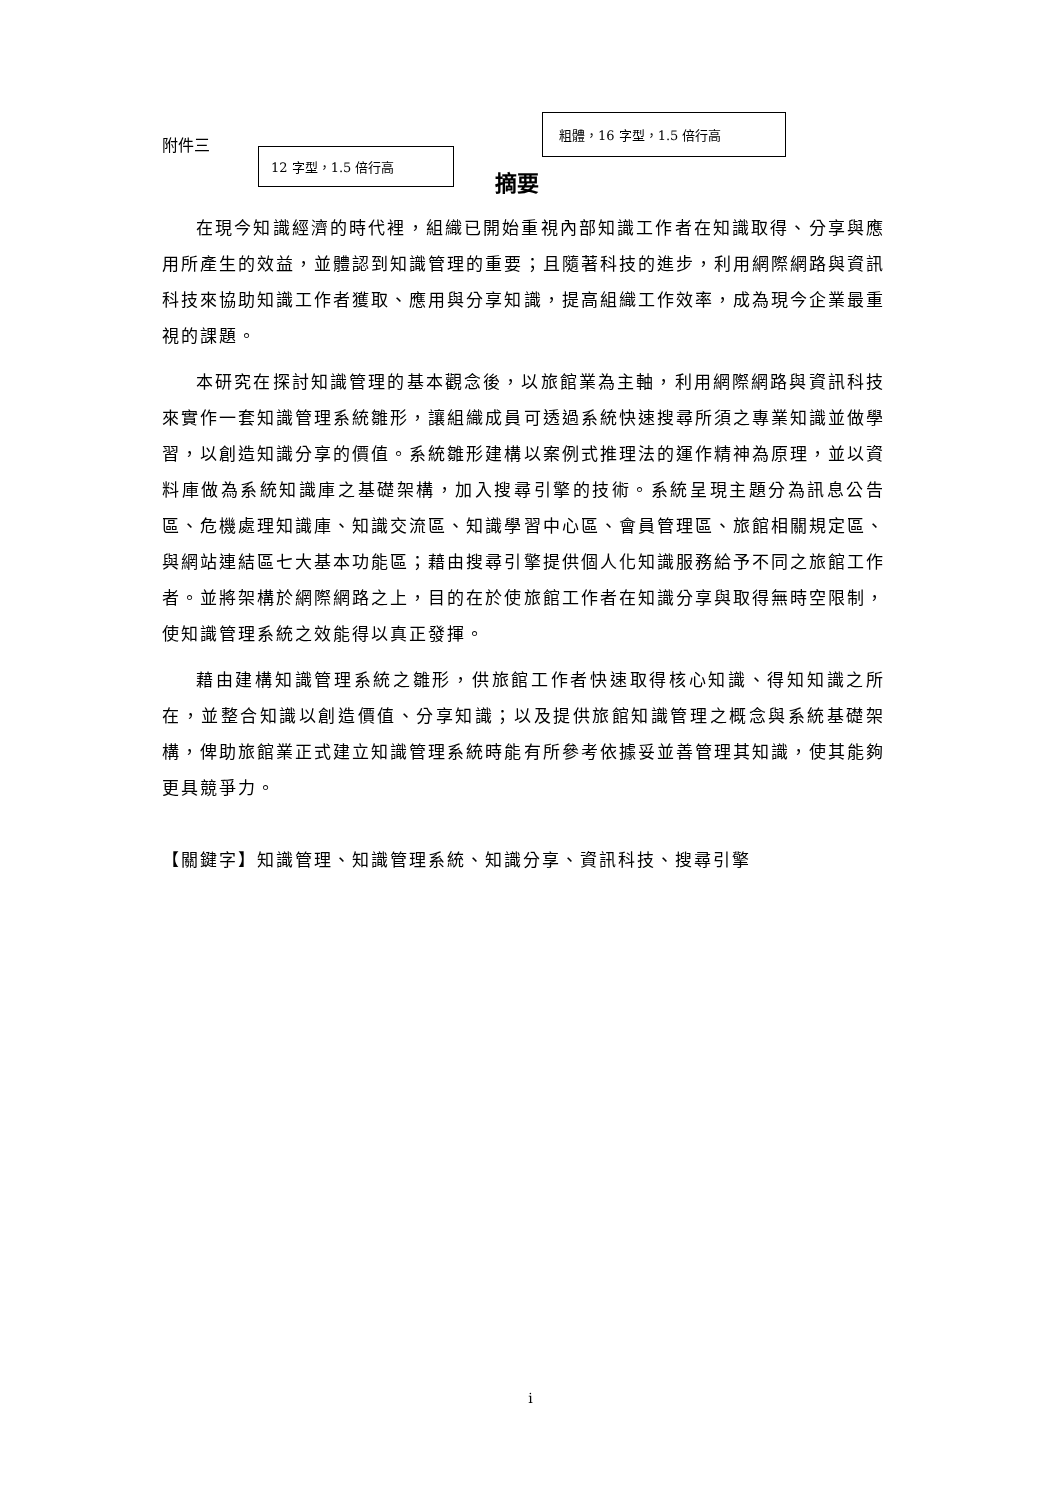附件三
12 字型，1.5 倍行高
粗體，16 字型，1.5 倍行高
摘要
在現今知識經濟的時代裡，組織已開始重視內部知識工作者在知識取得、分享與應用所產生的效益，並體認到知識管理的重要；且隨著科技的進步，利用網際網路與資訊科技來協助知識工作者獲取、應用與分享知識，提高組織工作效率，成為現今企業最重視的課題。
本研究在探討知識管理的基本觀念後，以旅館業為主軸，利用網際網路與資訊科技來實作一套知識管理系統雛形，讓組織成員可透過系統快速搜尋所須之專業知識並做學習，以創造知識分享的價值。系統雛形建構以案例式推理法的運作精神為原理，並以資料庫做為系統知識庫之基礎架構，加入搜尋引擎的技術。系統呈現主題分為訊息公告區、危機處理知識庫、知識交流區、知識學習中心區、會員管理區、旅館相關規定區、與網站連結區七大基本功能區；藉由搜尋引擎提供個人化知識服務給予不同之旅館工作者。並將架構於網際網路之上，目的在於使旅館工作者在知識分享與取得無時空限制，使知識管理系統之效能得以真正發揮。
藉由建構知識管理系統之雛形，供旅館工作者快速取得核心知識、得知知識之所在，並整合知識以創造價值、分享知識；以及提供旅館知識管理之概念與系統基礎架構，俾助旅館業正式建立知識管理系統時能有所參考依據妥並善管理其知識，使其能夠更具競爭力。
【關鍵字】知識管理、知識管理系統、知識分享、資訊科技、搜尋引擎
i